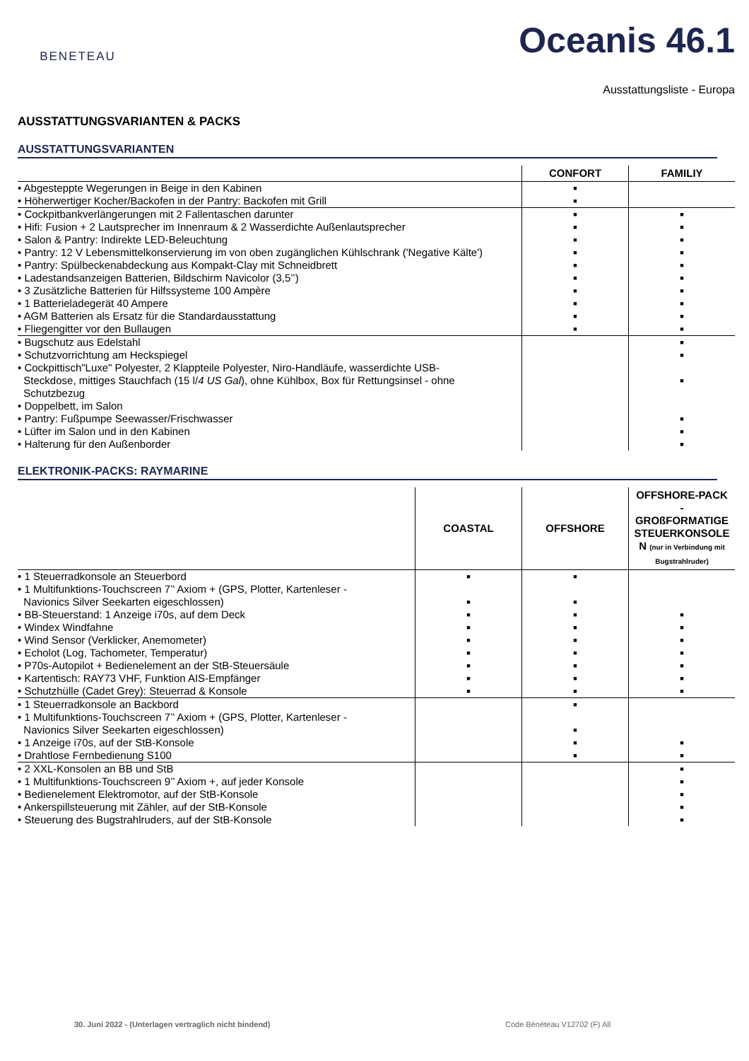BENETEAU
Oceanis 46.1
Ausstattungsliste - Europa
AUSSTATTUNGSVARIANTEN & PACKS
AUSSTATTUNGSVARIANTEN
| | CONFORT | FAMILIY |
| --- | --- | --- |
| • Abgesteppte Wegerungen in Beige in den Kabinen • Höherwertiger Kocher/Backofen in der Pantry: Backofen mit Grill | ■ ■ | |
| • Cockpitbankverlängerungen mit 2 Fallentaschen darunter • Hifi: Fusion + 2 Lautsprecher im Innenraum & 2 Wasserdichte Außenlautsprecher • Salon & Pantry: Indirekte LED-Beleuchtung • Pantry: 12 V Lebensmittelkonservierung im von oben zugänglichen Kühlschrank ('Negative Kälte') • Pantry: Spülbeckenabdeckung aus Kompakt-Clay mit Schneidbrett • Ladestandsanzeigen Batterien, Bildschirm Navicolor (3,5’’) • 3 Zusätzliche Batterien für Hilfssysteme 100 Ampère • 1 Batterieladegerät 40 Ampere • AGM Batterien als Ersatz für die Standardausstattung • Fliegengitter vor den Bullaugen | ■ ■ ■ ■ ■ ■ ■ ■ ■ ■ | ■ ■ ■ ■ ■ ■ ■ ■ ■ ■ |
| • Bugschutz aus Edelstahl • Schutzvorrichtung am Heckspiegel • Cockpittisch"Luxe" Polyester, 2 Klappteile Polyester, Niro-Handläufe, wasserdichte USB- Steckdose, mittiges Stauchfach (15 l/ 4 US Gal ), ohne Kühlbox, Box für Rettungsinsel - ohne Schutzbezug • Doppelbett, im Salon • Pantry: Fußpumpe Seewasser/Frischwasser • Lüfter im Salon und in den Kabinen • Halterung für den Außenborder | | ■ ■ ■ ■ ■ ■ |
ELEKTRONIK-PACKS: RAYMARINE
| | COASTAL | OFFSHORE | OFFSHORE-PACK - GROßFORMATIGE STEUERKONSOLE N (nur in Verbindung mit Bugstrahlruder) |
| --- | --- | --- | --- |
| • 1 Steuerradkonsole an Steuerbord • 1 Multifunktions-Touchscreen 7’’ Axiom + (GPS, Plotter, Kartenleser - Navionics Silver Seekarten eigeschlossen) • BB-Steuerstand: 1 Anzeige i70s, auf dem Deck • Windex Windfahne • Wind Sensor (Verklicker, Anemometer) • Echolot (Log, Tachometer, Temperatur) • P70s-Autopilot + Bedienelement an der StB-Steuersäule • Kartentisch: RAY73 VHF, Funktion AIS-Empfänger • Schutzhülle (Cadet Grey): Steuerrad & Konsole | ■ ■ ■ ■ ■ ■ ■ ■ ■ | ■ ■ ■ ■ ■ ■ ■ ■ ■ | ■ ■ ■ ■ ■ ■ ■ |
| • 1 Steuerradkonsole an Backbord • 1 Multifunktions-Touchscreen 7’’ Axiom + (GPS, Plotter, Kartenleser - Navionics Silver Seekarten eigeschlossen) • 1 Anzeige i70s, auf der StB-Konsole • Drahtlose Fernbedienung S100 | | ■ ■ ■ ■ | ■ ■ |
| • 2 XXL-Konsolen an BB und StB • 1 Multifunktions-Touchscreen 9’’ Axiom +, auf jeder Konsole • Bedienelement Elektromotor, auf der StB-Konsole • Ankerspillsteuerung mit Zähler, auf der StB-Konsole • Steuerung des Bugstrahlruders, auf der StB-Konsole | | | ■ ■ ■ ■ ■ |
30. Juni 2022 - (Unterlagen vertraglich nicht bindend)
Code Bénéteau V12702 (F) All